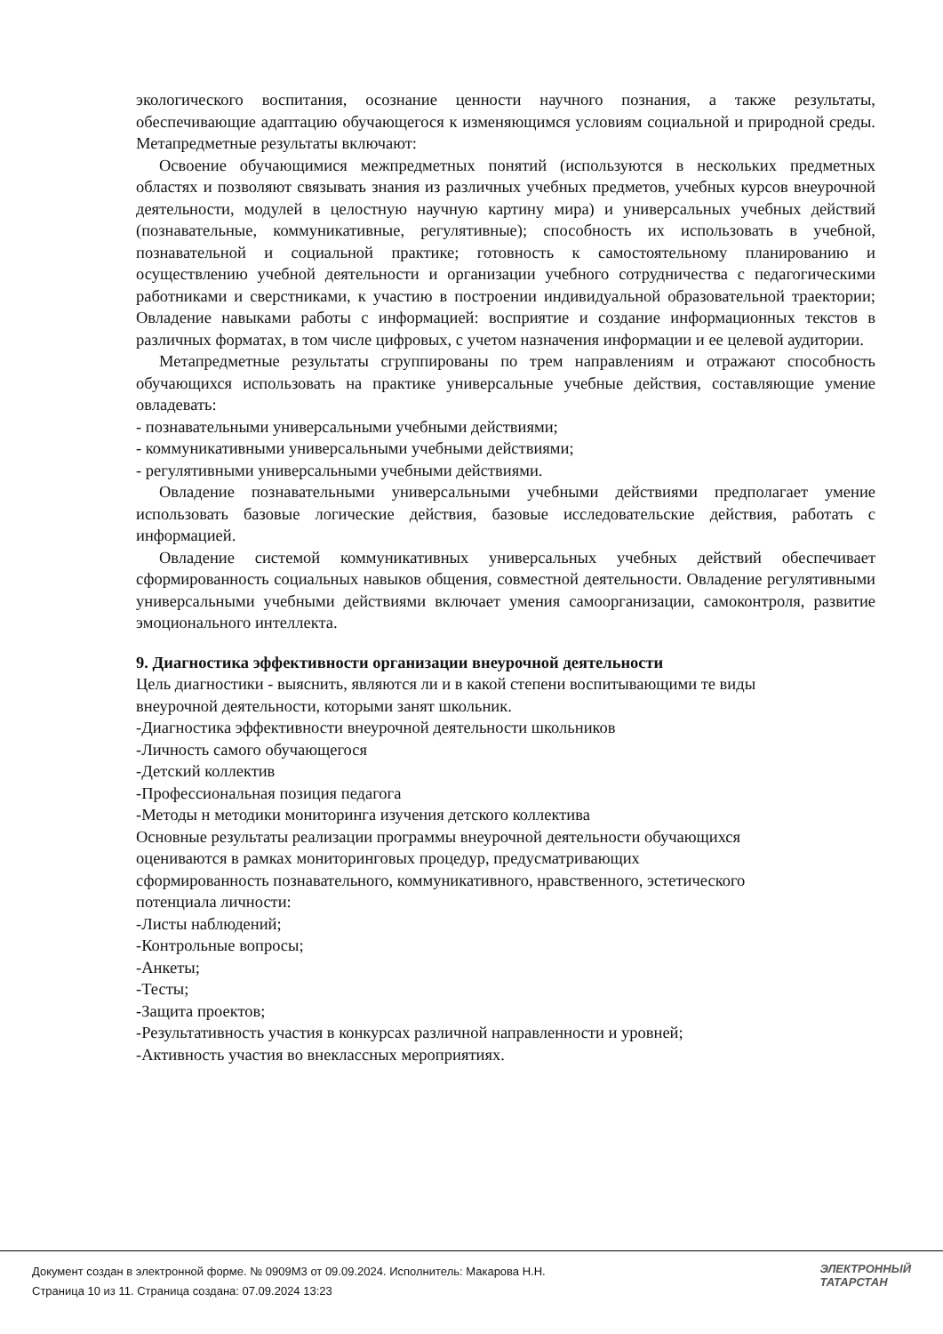экологического воспитания, осознание ценности научного познания, а также результаты, обеспечивающие адаптацию обучающегося к изменяющимся условиям социальной и природной среды. Метапредметные результаты включают:
Освоение обучающимися межпредметных понятий (используются в нескольких предметных областях и позволяют связывать знания из различных учебных предметов, учебных курсов внеурочной деятельности, модулей в целостную научную картину мира) и универсальных учебных действий (познавательные, коммуникативные, регулятивные); способность их использовать в учебной, познавательной и социальной практике; готовность к самостоятельному планированию и осуществлению учебной деятельности и организации учебного сотрудничества с педагогическими работниками и сверстниками, к участию в построении индивидуальной образовательной траектории; Овладение навыками работы с информацией: восприятие и создание информационных текстов в различных форматах, в том числе цифровых, с учетом назначения информации и ее целевой аудитории.
Метапредметные результаты сгруппированы по трем направлениям и отражают способность обучающихся использовать на практике универсальные учебные действия, составляющие умение овладевать:
- познавательными универсальными учебными действиями;
- коммуникативными универсальными учебными действиями;
- регулятивными универсальными учебными действиями.
Овладение познавательными универсальными учебными действиями предполагает умение использовать базовые логические действия, базовые исследовательские действия, работать с информацией.
Овладение системой коммуникативных универсальных учебных действий обеспечивает сформированность социальных навыков общения, совместной деятельности. Овладение регулятивными универсальными учебными действиями включает умения самоорганизации, самоконтроля, развитие эмоционального интеллекта.
9. Диагностика эффективности организации внеурочной деятельности
Цель диагностики - выяснить, являются ли и в какой степени воспитывающими те виды
внеурочной деятельности, которыми занят школьник.
-Диагностика эффективности внеурочной деятельности школьников
-Личность самого обучающегося
-Детский коллектив
-Профессиональная позиция педагога
-Методы н методики мониторинга изучения детского коллектива
Основные результаты реализации программы внеурочной деятельности обучающихся
оцениваются в рамках мониторинговых процедур, предусматривающих
сформированность познавательного, коммуникативного, нравственного, эстетического
потенциала личности:
-Листы наблюдений;
-Контрольные вопросы;
-Анкеты;
-Тесты;
-Защита проектов;
-Результативность участия в конкурсах различной направленности и уровней;
-Активность участия во внеклассных мероприятиях.
Документ создан в электронной форме. № 0909М3 от 09.09.2024. Исполнитель: Макарова Н.Н.
Страница 10 из 11. Страница создана: 07.09.2024 13:23
ЭЛЕКТРОННЫЙ
ТАТАРСТАН